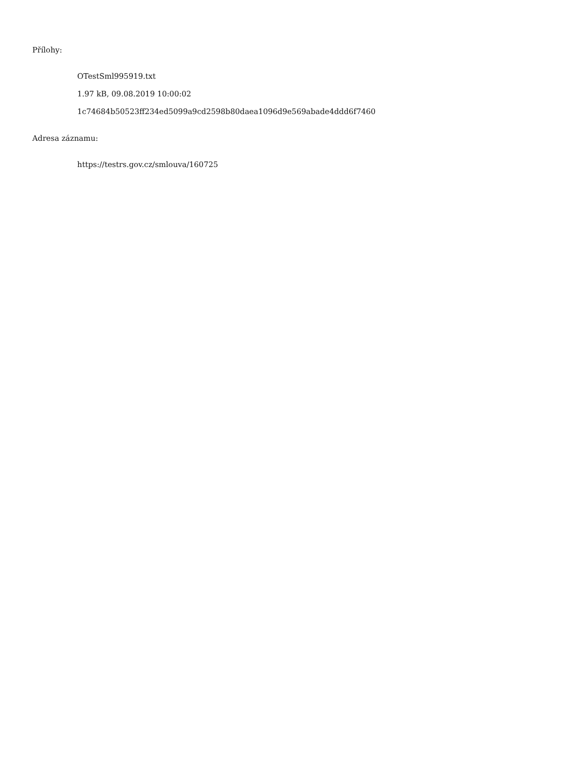Přílohy:
OTestSml995919.txt
1.97 kB, 09.08.2019 10:00:02
1c74684b50523ff234ed5099a9cd2598b80daea1096d9e569abade4ddd6f7460
Adresa záznamu:
https://testrs.gov.cz/smlouva/160725